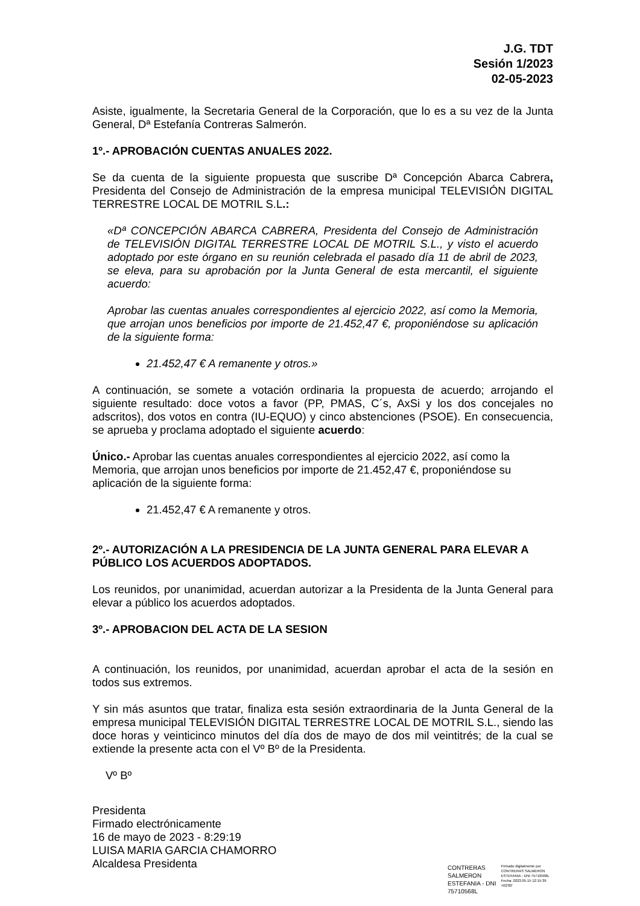J.G. TDT
Sesión 1/2023
02-05-2023
Asiste, igualmente, la Secretaria General de la Corporación, que lo es a su vez de la Junta General, Dª Estefanía Contreras Salmerón.
1º.- APROBACIÓN CUENTAS ANUALES 2022.
Se da cuenta de la siguiente propuesta que suscribe Dª Concepción Abarca Cabrera, Presidenta del Consejo de Administración de la empresa municipal TELEVISIÓN DIGITAL TERRESTRE LOCAL DE MOTRIL S.L.:
«Dª CONCEPCIÓN ABARCA CABRERA, Presidenta del Consejo de Administración de TELEVISIÓN DIGITAL TERRESTRE LOCAL DE MOTRIL S.L., y visto el acuerdo adoptado por este órgano en su reunión celebrada el pasado día 11 de abril de 2023, se eleva, para su aprobación por la Junta General de esta mercantil, el siguiente acuerdo:
Aprobar las cuentas anuales correspondientes al ejercicio 2022, así como la Memoria, que arrojan unos beneficios por importe de 21.452,47 €, proponiéndose su aplicación de la siguiente forma:
21.452,47 € A remanente y otros.»
A continuación, se somete a votación ordinaria la propuesta de acuerdo; arrojando el siguiente resultado: doce votos a favor (PP, PMAS, C´s, AxSi y los dos concejales no adscritos), dos votos en contra (IU-EQUO) y cinco abstenciones (PSOE). En consecuencia, se aprueba y proclama adoptado el siguiente acuerdo:
Único.- Aprobar las cuentas anuales correspondientes al ejercicio 2022, así como la Memoria, que arrojan unos beneficios por importe de 21.452,47 €, proponiéndose su aplicación de la siguiente forma:
21.452,47 € A remanente y otros.
2º.- AUTORIZACIÓN A LA PRESIDENCIA DE LA JUNTA GENERAL PARA ELEVAR A PÚBLICO LOS ACUERDOS ADOPTADOS.
Los reunidos, por unanimidad, acuerdan autorizar a la Presidenta de la Junta General para elevar a público los acuerdos adoptados.
3º.- APROBACION DEL ACTA DE LA SESION
A continuación, los reunidos, por unanimidad, acuerdan aprobar el acta de la sesión en todos sus extremos.
Y sin más asuntos que tratar, finaliza esta sesión extraordinaria de la Junta General de la empresa municipal TELEVISIÓN DIGITAL TERRESTRE LOCAL DE MOTRIL S.L., siendo las doce horas y veinticinco minutos del día dos de mayo de dos mil veintitrés; de la cual se extiende la presente acta con el Vº Bº de la Presidenta.
Vº Bº
Presidenta
Firmado electrónicamente
16 de mayo de 2023 - 8:29:19
LUISA MARIA GARCIA CHAMORRO
Alcaldesa Presidenta
CONTRERAS
SALMERON
ESTEFANIA - DNI
75710568L
Firmado digitalmente por
CONTRERAS SALMERON
ESTEFANIA - DNI 75710568L
Fecha: 2023.05.15 12:15:39
+02'00'